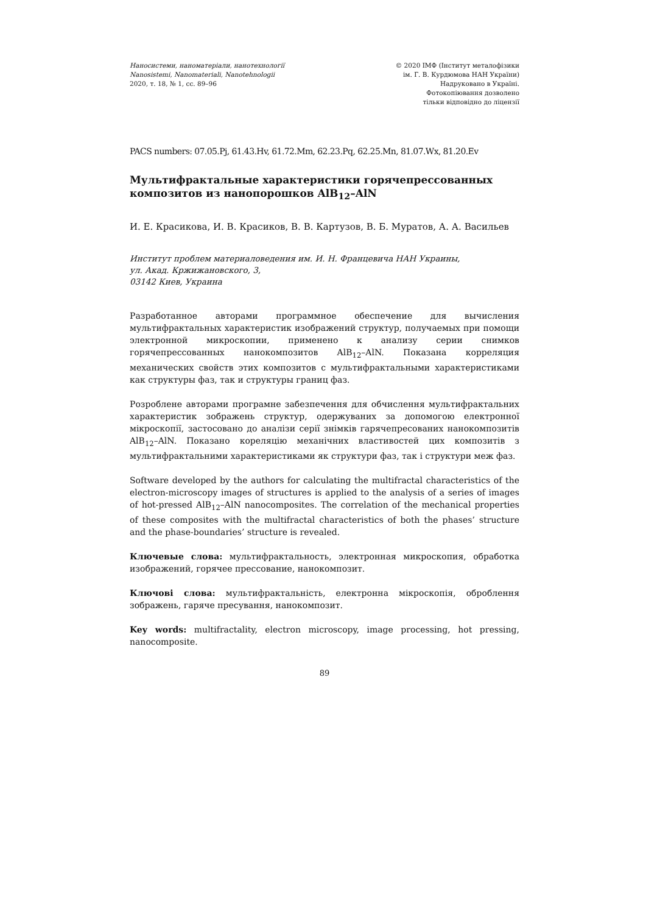Наносистеми, наноматеріали, нанотехнології
Nanosistemi, Nanomateriali, Nanotehnologii
2020, т. 18, № 1, сс. 89–96
© 2020 ІМФ (Інститут металофізики
ім. Г. В. Курдюмова НАН України)
Надруковано в Україні.
Фотокопіювання дозволено
тільки відповідно до ліцензії
PACS numbers: 07.05.Pj, 61.43.Hv, 61.72.Mm, 62.23.Pq, 62.25.Mn, 81.07.Wx, 81.20.Ev
Мультифрактальные характеристики горячепрессованных композитов из нанопорошков AlB<sub>12</sub>–AlN
И. Е. Красикова, И. В. Красиков, В. В. Картузов, В. Б. Муратов, А. А. Васильев
Институт проблем материаловедения им. И. Н. Францевича НАН Украины,
ул. Акад. Кржижановского, 3,
03142 Киев, Украина
Разработанное авторами программное обеспечение для вычисления мультифрактальных характеристик изображений структур, получаемых при помощи электронной микроскопии, применено к анализу серии снимков горячепрессованных нанокомпозитов AlB<sub>12</sub>–AlN. Показана корреляция механических свойств этих композитов с мультифрактальными характеристиками как структуры фаз, так и структуры границ фаз.
Розроблене авторами програмне забезпечення для обчислення мультифрактальних характеристик зображень структур, одержуваних за допомогою електронної мікроскопії, застосовано до аналізи серії знімків гарячепресованих нанокомпозитів AlB<sub>12</sub>–AlN. Показано кореляцію механічних властивостей цих композитів з мультифрактальними характеристиками як структури фаз, так і структури меж фаз.
Software developed by the authors for calculating the multifractal characteristics of the electron-microscopy images of structures is applied to the analysis of a series of images of hot-pressed AlB<sub>12</sub>–AlN nanocomposites. The correlation of the mechanical properties of these composites with the multifractal characteristics of both the phases’ structure and the phase-boundaries’ structure is revealed.
Ключевые слова: мультифрактальность, электронная микроскопия, обработка изображений, горячее прессование, нанокомпозит.
Ключові слова: мультифрактальність, електронна мікроскопія, оброблення зображень, гаряче пресування, нанокомпозит.
Key words: multifractality, electron microscopy, image processing, hot pressing, nanocomposite.
89